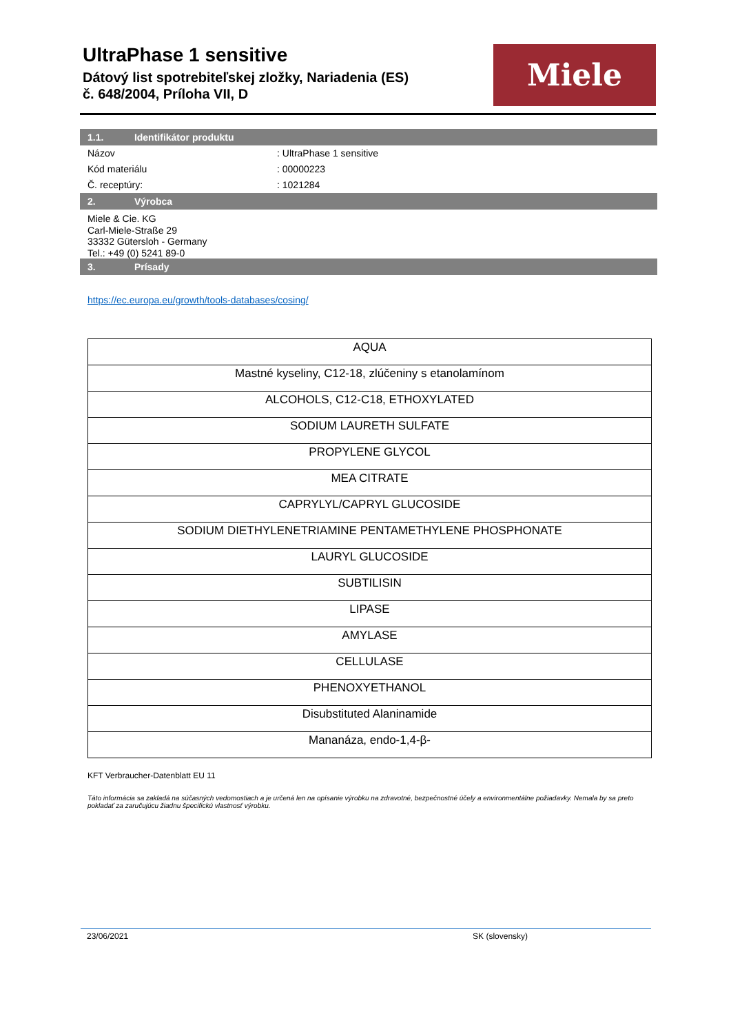UltraPhase 1 sensitive
Dátový list spotrebiteľskej zložky, Nariadenia (ES)
č. 648/2004, Príloha VII, D
Miele
1.1. Identifikátor produktu
Názov : UltraPhase 1 sensitive
Kód materiálu : 00000223
Č. receptúry: : 1021284
2. Výrobca
Miele & Cie. KG
Carl-Miele-Straße 29
33332 Gütersloh - Germany
Tel.: +49 (0) 5241 89-0
3. Prísady
https://ec.europa.eu/growth/tools-databases/cosing/
| AQUA |
| Mastné kyseliny, C12-18, zlúčeniny s etanolamínom |
| ALCOHOLS, C12-C18, ETHOXYLATED |
| SODIUM LAURETH SULFATE |
| PROPYLENE GLYCOL |
| MEA CITRATE |
| CAPRYLYL/CAPRYL GLUCOSIDE |
| SODIUM DIETHYLENETRIAMINE PENTAMETHYLENE PHOSPHONATE |
| LAURYL GLUCOSIDE |
| SUBTILISIN |
| LIPASE |
| AMYLASE |
| CELLULASE |
| PHENOXYETHANOL |
| Disubstituted Alaninamide |
| Mananáza, endo-1,4-β- |
KFT Verbraucher-Datenblatt EU 11
Táto informácia sa zakladá na súčasných vedomostiach a je určená len na opísanie výrobku na zdravotné, bezpečnostné účely a environmentálne požiadavky. Nemala by sa preto pokladať za zaručujúcu žiadnu špecifickú vlastnosť výrobku.
23/06/2021 SK (slovensky)